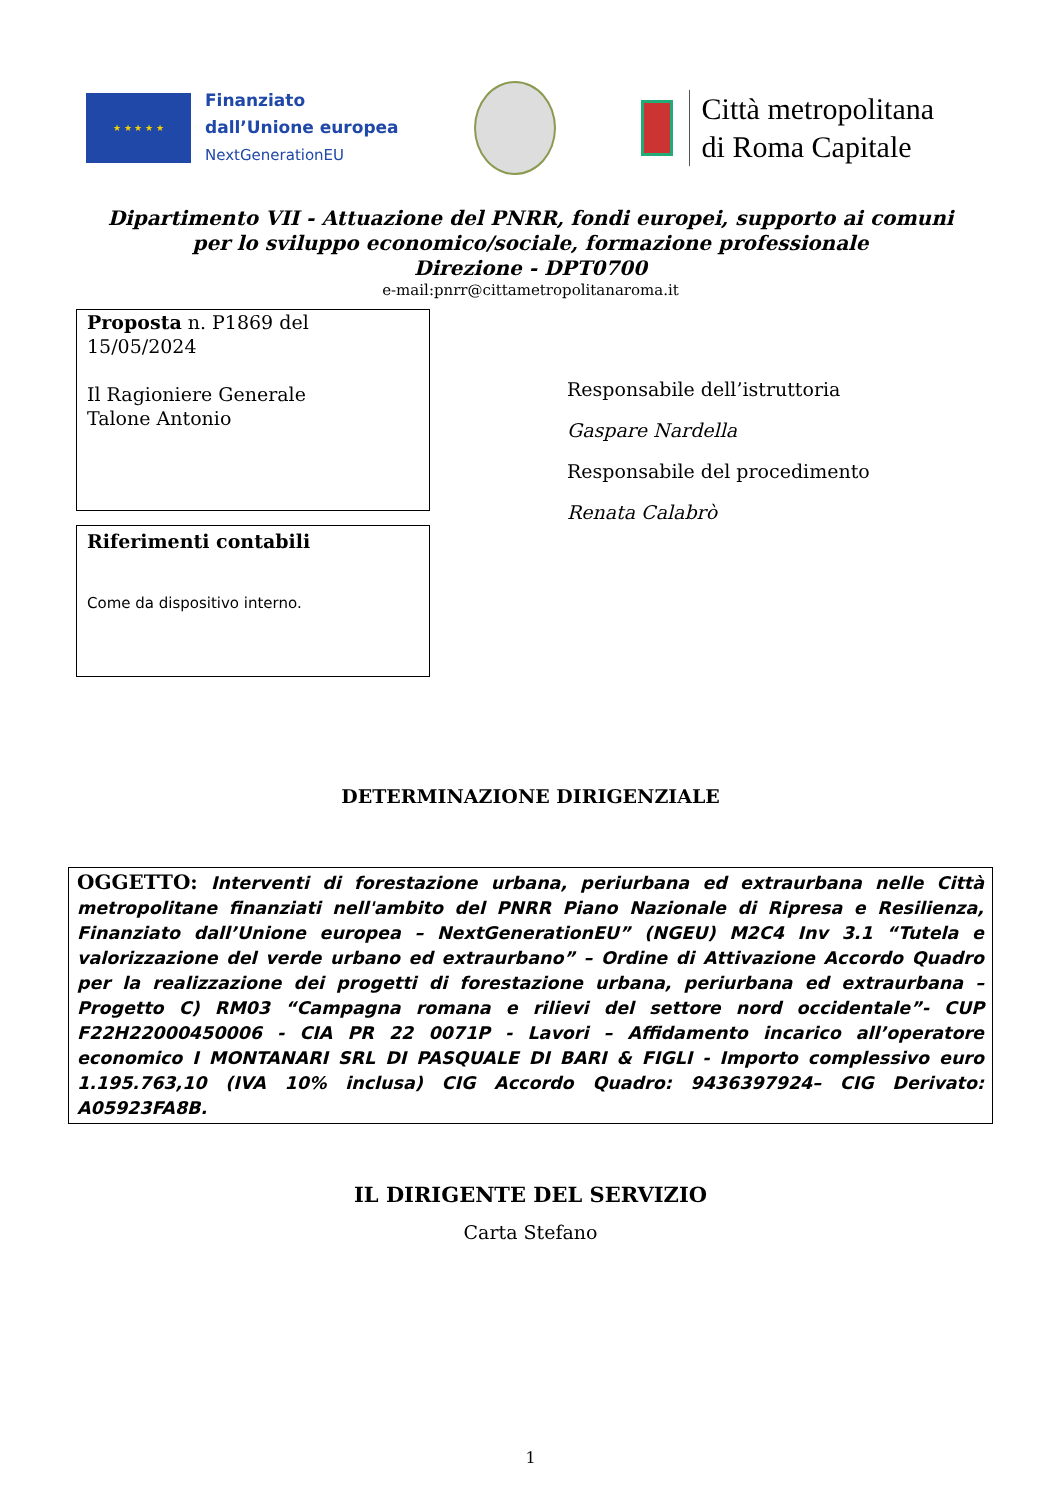★ ★ ★ ★ ★
Finanziato
dall’Unione europea
NextGenerationEU
Città metropolitana
di Roma Capitale
Dipartimento VII - Attuazione del PNRR, fondi europei, supporto ai comuni
per lo sviluppo economico/sociale, formazione professionale
Direzione - DPT0700
e-mail:pnrr@cittametropolitanaroma.it
Proposta n. P1869 del 15/05/2024
Il Ragioniere Generale
Talone Antonio
Riferimenti contabili
Come da dispositivo interno.
Responsabile dell’istruttoria
Gaspare Nardella
Responsabile del procedimento
Renata Calabrò
DETERMINAZIONE DIRIGENZIALE
OGGETTO: Interventi di forestazione urbana, periurbana ed extraurbana nelle Città metropolitane finanziati nell'ambito del PNRR Piano Nazionale di Ripresa e Resilienza, Finanziato dall’Unione europea – NextGenerationEU” (NGEU) M2C4 Inv 3.1 “Tutela e valorizzazione del verde urbano ed extraurbano” – Ordine di Attivazione Accordo Quadro per la realizzazione dei progetti di forestazione urbana, periurbana ed extraurbana – Progetto C) RM03 “Campagna romana e rilievi del settore nord occidentale”- CUP F22H22000450006 - CIA PR 22 0071P - Lavori – Affidamento incarico all’operatore economico I MONTANARI SRL DI PASQUALE DI BARI & FIGLI - Importo complessivo euro 1.195.763,10 (IVA 10% inclusa) CIG Accordo Quadro: 9436397924– CIG Derivato: A05923FA8B.
IL DIRIGENTE DEL SERVIZIO
Carta Stefano
1